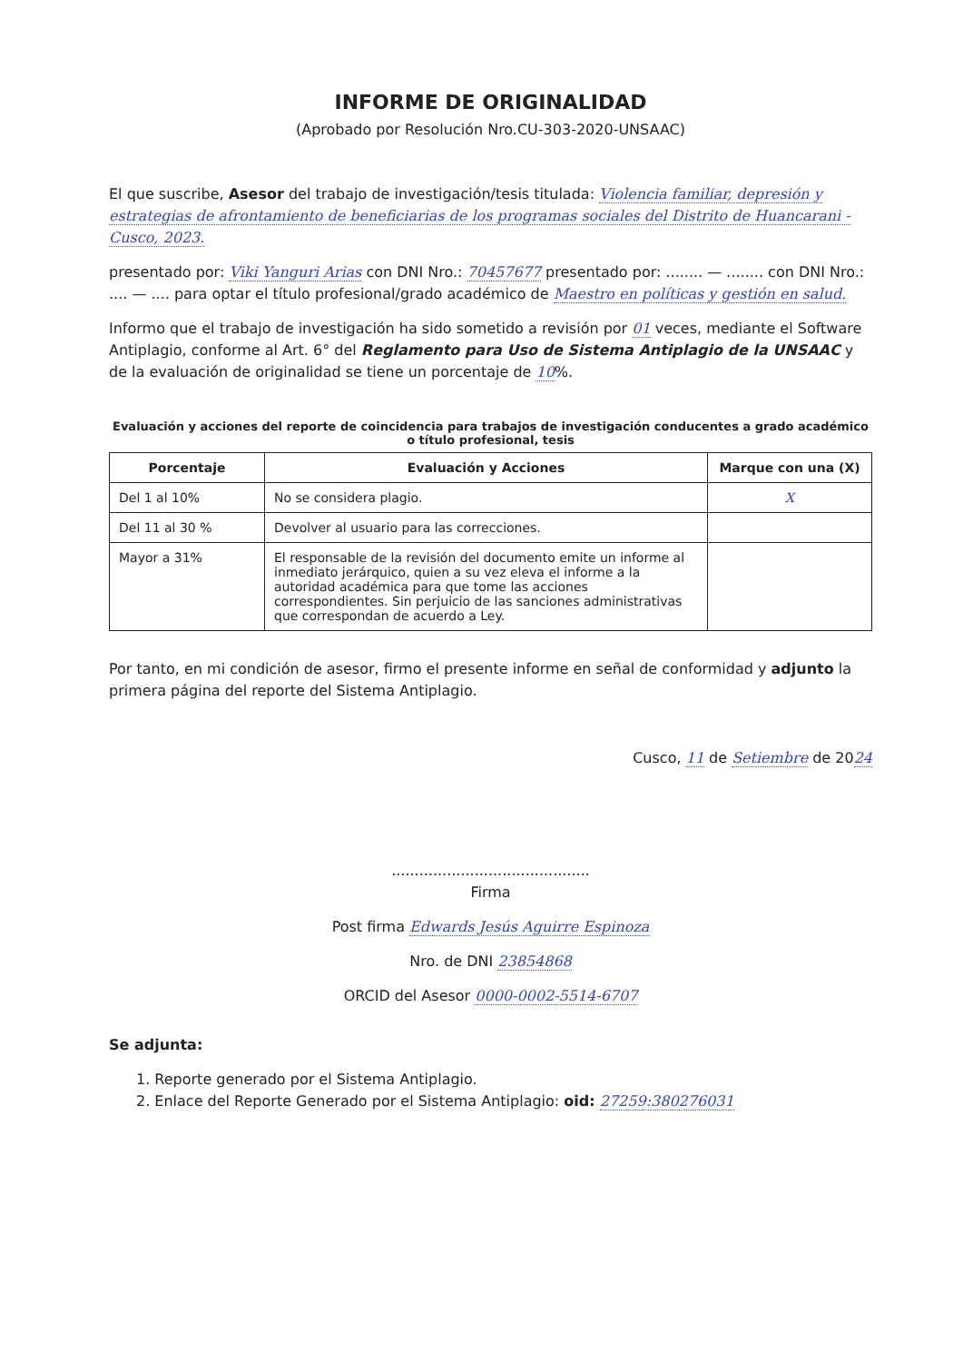INFORME DE ORIGINALIDAD
(Aprobado por Resolución Nro.CU-303-2020-UNSAAC)
El que suscribe, Asesor del trabajo de investigación/tesis titulada: Violencia familiar, depresión y estrategias de afrontamiento de beneficiarias de los programas sociales del Distrito de Huancarani - Cusco, 2023.
presentado por: Viki Yanguri Arias con DNI Nro.: 70457677 presentado por: ........ — ........ con DNI Nro.: .... — .... para optar el título profesional/grado académico de Maestro en políticas y gestión en salud.
Informo que el trabajo de investigación ha sido sometido a revisión por 01 veces, mediante el Software Antiplagio, conforme al Art. 6° del Reglamento para Uso de Sistema Antiplagio de la UNSAAC y de la evaluación de originalidad se tiene un porcentaje de 10%.
Evaluación y acciones del reporte de coincidencia para trabajos de investigación conducentes a grado académico o título profesional, tesis
| Porcentaje | Evaluación y Acciones | Marque con una (X) |
| --- | --- | --- |
| Del 1 al 10% | No se considera plagio. | X |
| Del 11 al 30 % | Devolver al usuario para las correcciones. | |
| Mayor a 31% | El responsable de la revisión del documento emite un informe al inmediato jerárquico, quien a su vez eleva el informe a la autoridad académica para que tome las acciones correspondientes. Sin perjuicio de las sanciones administrativas que correspondan de acuerdo a Ley. | |
Por tanto, en mi condición de asesor, firmo el presente informe en señal de conformidad y adjunto la primera página del reporte del Sistema Antiplagio.
Cusco, 11 de Setiembre de 2024
...........................................
Firma
Post firma Edwards Jesús Aguirre Espinoza
Nro. de DNI 23854868
ORCID del Asesor 0000-0002-5514-6707
Se adjunta:
1. Reporte generado por el Sistema Antiplagio.
2. Enlace del Reporte Generado por el Sistema Antiplagio: oid: 27259:380276031